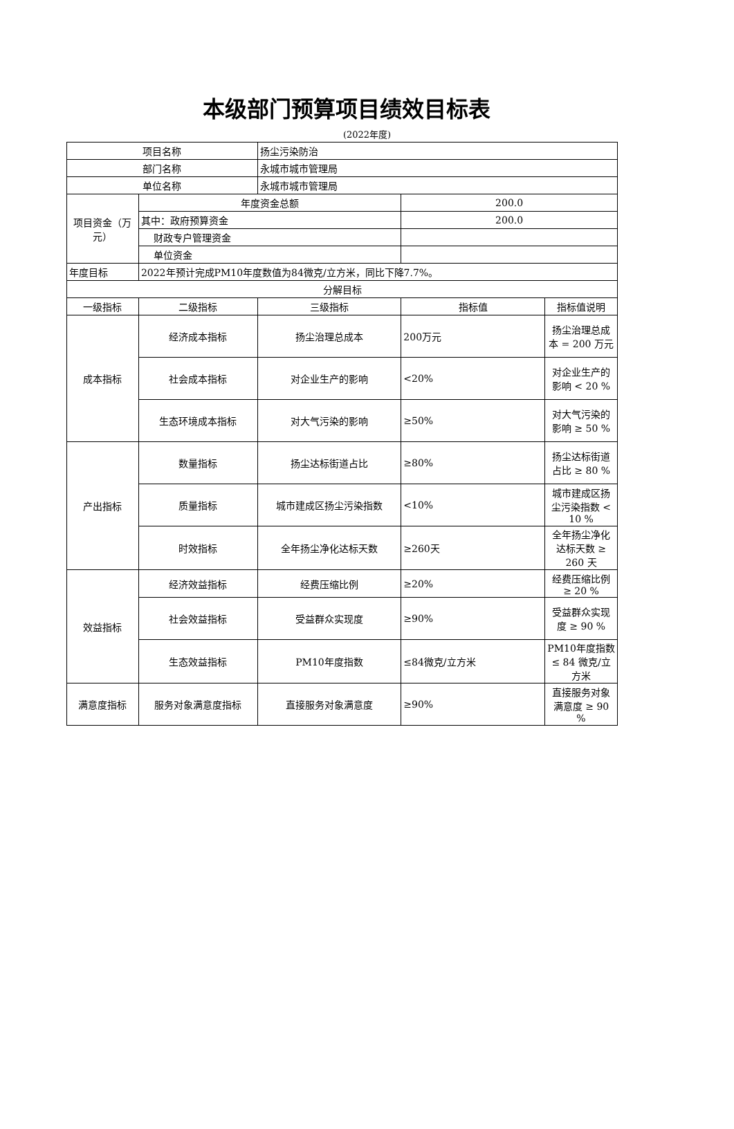本级部门预算项目绩效目标表
(2022年度)
| 项目名称 | | 扬尘污染防治 | | |
| 部门名称 | | 永城市城市管理局 | | |
| 单位名称 | | 永城市城市管理局 | | |
| 项目资金（万元） | 年度资金总额 | | 200.0 | |
| | 其中：政府预算资金 | | 200.0 | |
| | 财政专户管理资金 | | | |
| | 单位资金 | | | |
| 年度目标 | 2022年预计完成PM10年度数值为84微克/立方米，同比下降7.7%。 | | | |
| 分解目标 | | | | |
| 一级指标 | 二级指标 | 三级指标 | 指标值 | 指标值说明 |
| 成本指标 | 经济成本指标 | 扬尘治理总成本 | 200万元 | 扬尘治理总成本 = 200 万元 |
| | 社会成本指标 | 对企业生产的影响 | <20% | 对企业生产的影响 < 20 % |
| | 生态环境成本指标 | 对大气污染的影响 | ≥50% | 对大气污染的影响 ≥ 50 % |
| 产出指标 | 数量指标 | 扬尘达标街道占比 | ≥80% | 扬尘达标街道占比 ≥ 80 % |
| | 质量指标 | 城市建成区扬尘污染指数 | <10% | 城市建成区扬尘污染指数 < 10 % |
| | 时效指标 | 全年扬尘净化达标天数 | ≥260天 | 全年扬尘净化达标天数 ≥ 260 天 |
| 效益指标 | 经济效益指标 | 经费压缩比例 | ≥20% | 经费压缩比例 ≥ 20 % |
| | 社会效益指标 | 受益群众实现度 | ≥90% | 受益群众实现度 ≥ 90 % |
| | 生态效益指标 | PM10年度指数 | ≤84微克/立方米 | PM10年度指数 ≤ 84 微克/立方米 |
| 满意度指标 | 服务对象满意度指标 | 直接服务对象满意度 | ≥90% | 直接服务对象满意度 ≥ 90 % |